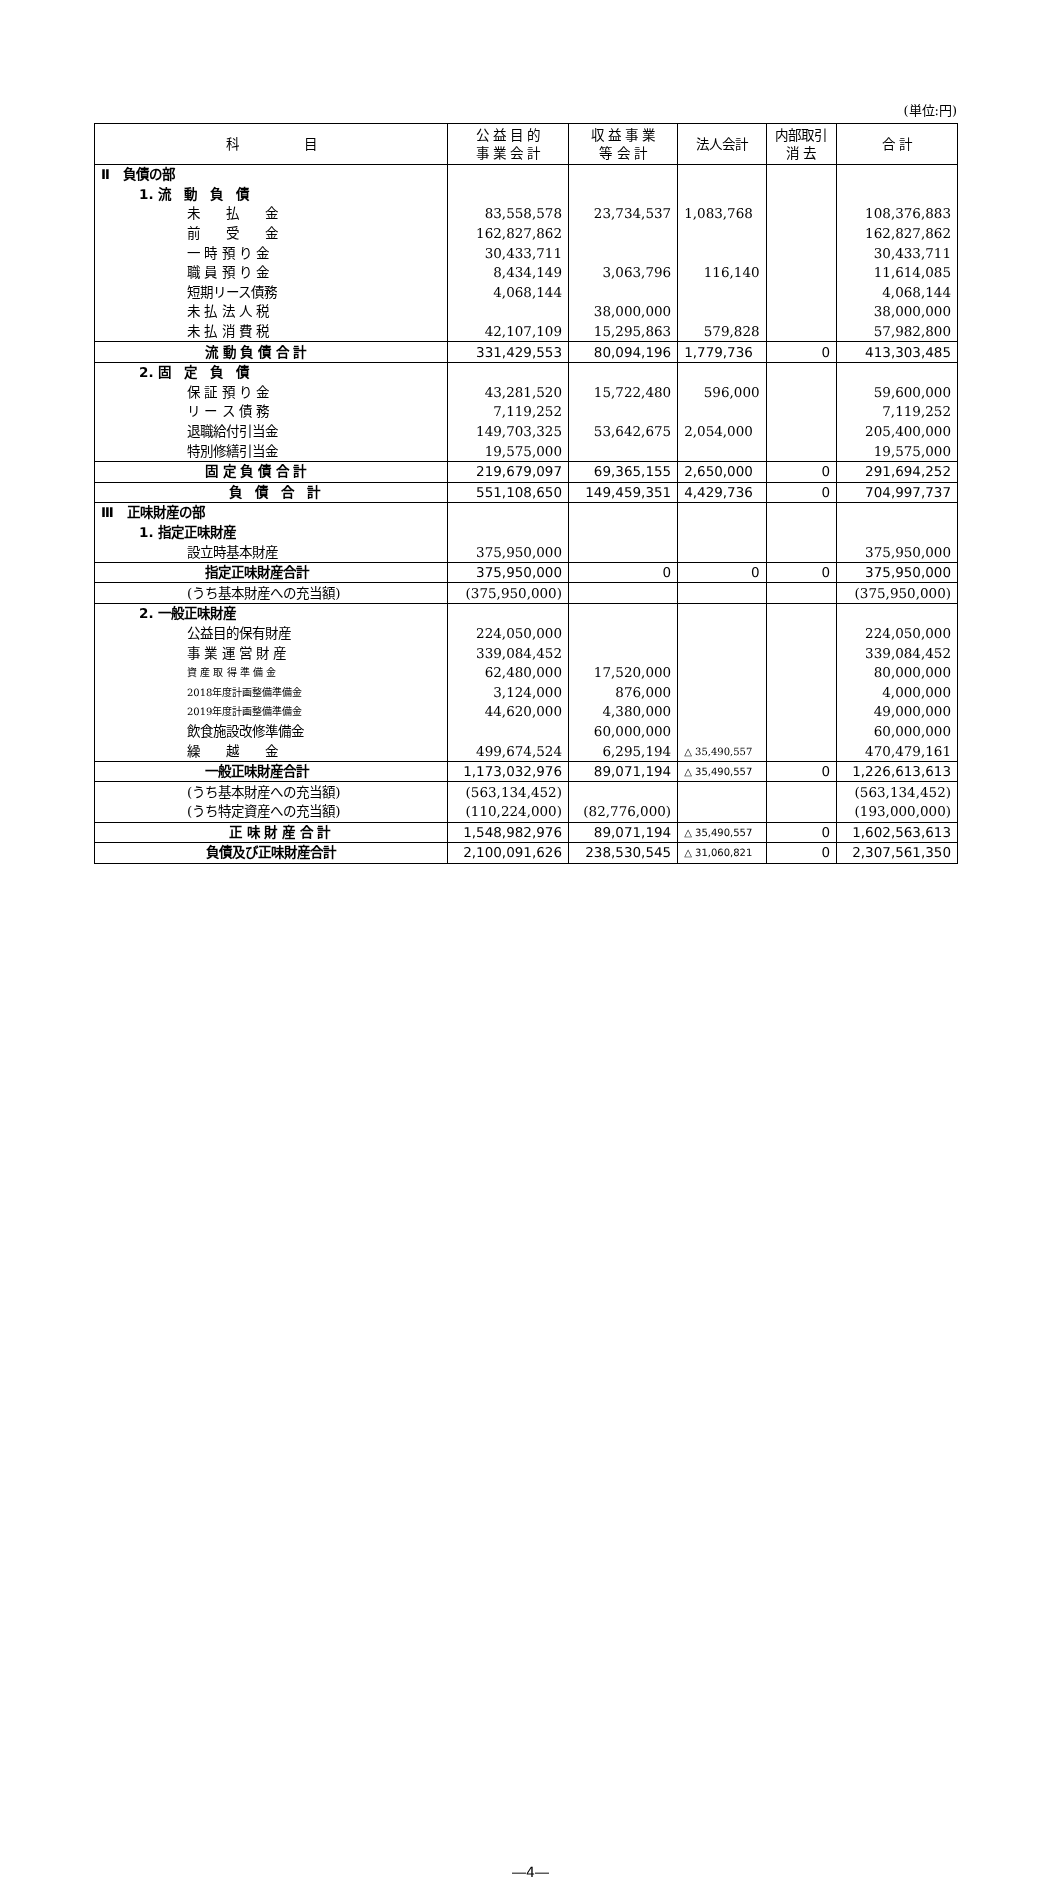(単位:円)
| 科 目 | 公 益 目 的 事 業 会 計 | 収 益 事 業 等 会 計 | 法人会計 | 内部取引 消 去 | 合 計 |
| --- | --- | --- | --- | --- | --- |
| Ⅱ 負債の部 | | | | | |
| 1. 流 動 負 債 | | | | | |
| 未 払 金 | 83,558,578 | 23,734,537 | 1,083,768 | | 108,376,883 |
| 前 受 金 | 162,827,862 | | | | 162,827,862 |
| 一 時 預 り 金 | 30,433,711 | | | | 30,433,711 |
| 職 員 預 り 金 | 8,434,149 | 3,063,796 | 116,140 | | 11,614,085 |
| 短期リース債務 | 4,068,144 | | | | 4,068,144 |
| 未 払 法 人 税 | | 38,000,000 | | | 38,000,000 |
| 未 払 消 費 税 | 42,107,109 | 15,295,863 | 579,828 | | 57,982,800 |
| 流 動 負 債 合 計 | 331,429,553 | 80,094,196 | 1,779,736 | 0 | 413,303,485 |
| 2. 固 定 負 債 | | | | | |
| 保 証 預 り 金 | 43,281,520 | 15,722,480 | 596,000 | | 59,600,000 |
| リ ー ス 債 務 | 7,119,252 | | | | 7,119,252 |
| 退職給付引当金 | 149,703,325 | 53,642,675 | 2,054,000 | | 205,400,000 |
| 特別修繕引当金 | 19,575,000 | | | | 19,575,000 |
| 固 定 負 債 合 計 | 219,679,097 | 69,365,155 | 2,650,000 | 0 | 291,694,252 |
| 負 債 合 計 | 551,108,650 | 149,459,351 | 4,429,736 | 0 | 704,997,737 |
| Ⅲ 正味財産の部 | | | | | |
| 1. 指定正味財産 | | | | | |
| 設立時基本財産 | 375,950,000 | | | | 375,950,000 |
| 指定正味財産合計 | 375,950,000 | 0 | 0 | 0 | 375,950,000 |
| (うち基本財産への充当額) | (375,950,000) | | | | (375,950,000) |
| 2. 一般正味財産 | | | | | |
| 公益目的保有財産 | 224,050,000 | | | | 224,050,000 |
| 事 業 運 営 財 産 | 339,084,452 | | | | 339,084,452 |
| 資 産 取 得 準 備 金 | 62,480,000 | 17,520,000 | | | 80,000,000 |
| 2018年度計画整備準備金 | 3,124,000 | 876,000 | | | 4,000,000 |
| 2019年度計画整備準備金 | 44,620,000 | 4,380,000 | | | 49,000,000 |
| 飲食施設改修準備金 | | 60,000,000 | | | 60,000,000 |
| 繰 越 金 | 499,674,524 | 6,295,194 | △ 35,490,557 | | 470,479,161 |
| 一般正味財産合計 | 1,173,032,976 | 89,071,194 | △ 35,490,557 | 0 | 1,226,613,613 |
| (うち基本財産への充当額) | (563,134,452) | | | | (563,134,452) |
| (うち特定資産への充当額) | (110,224,000) | (82,776,000) | | | (193,000,000) |
| 正 味 財 産 合 計 | 1,548,982,976 | 89,071,194 | △ 35,490,557 | 0 | 1,602,563,613 |
| 負債及び正味財産合計 | 2,100,091,626 | 238,530,545 | △ 31,060,821 | 0 | 2,307,561,350 |
―4―